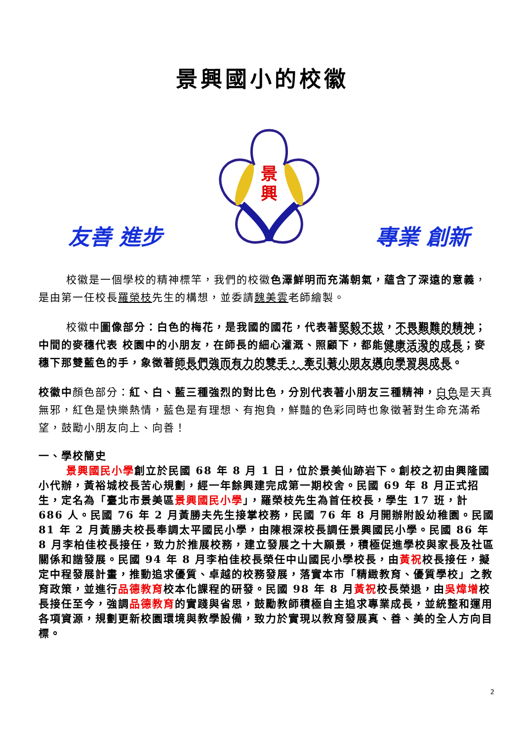景興國小的校徽
友善 進步
景
興
專業 創新
校徽是一個學校的精神標竿，我們的校徽色澤鮮明而充滿朝氣，蘊含了深遠的意義，是由第一任校長羅榮枝先生的構想，並委請魏美雲老師繪製。
校徽中圖像部分：白色的梅花，是我國的國花，代表著堅毅不拔，不畏艱難的精神；中間的麥穗代表 校園中的小朋友，在師長的細心灌溉、照顧下，都能健康活潑的成長；麥穗下那雙藍色的手，象徵著師長們強而有力的雙手， 牽引著小朋友邁向學習與成長。
校徽中顏色部分：紅、白、藍三種強烈的對比色，分別代表著小朋友三種精神，白色是天真無邪，紅色是快樂熱情，藍色是有理想、有抱負，鮮豔的色彩同時也象徵著對生命充滿希望，鼓勵小朋友向上、向善！
一、學校簡史
景興國民小學創立於民國 68 年 8 月 1 日，位於景美仙跡岩下。創校之初由興隆國小代辦，黃裕城校長苦心規劃，經一年餘興建完成第一期校舍。民國 69 年 8 月正式招生，定名為「臺北市景美區景興國民小學」，羅榮枝先生為首任校長，學生 17 班，計 686 人。民國 76 年 2 月黃勝夫先生接掌校務，民國 76 年 8 月開辦附設幼稚園。民國 81 年 2 月黃勝夫校長奉調太平國民小學，由陳根深校長調任景興國民小學。民國 86 年 8 月李柏佳校長接任，致力於推展校務，建立發展之十大願景，積極促進學校與家長及社區關係和諧發展。民國 94 年 8 月李柏佳校長榮任中山國民小學校長，由黃祝校長接任，擬定中程發展計畫，推動追求優質、卓越的校務發展，落實本市「精緻教育、優質學校」之教育政策，並進行品德教育校本化課程的研發。民國 98 年 8 月黃祝校長榮退，由吳煒增校長接任至今，強調品德教育的實踐與省思，鼓勵教師積極自主追求專業成長，並統整和運用各項資源，規劃更新校園環境與教學設備，致力於實現以教育發展真、善、美的全人方向目標。
2